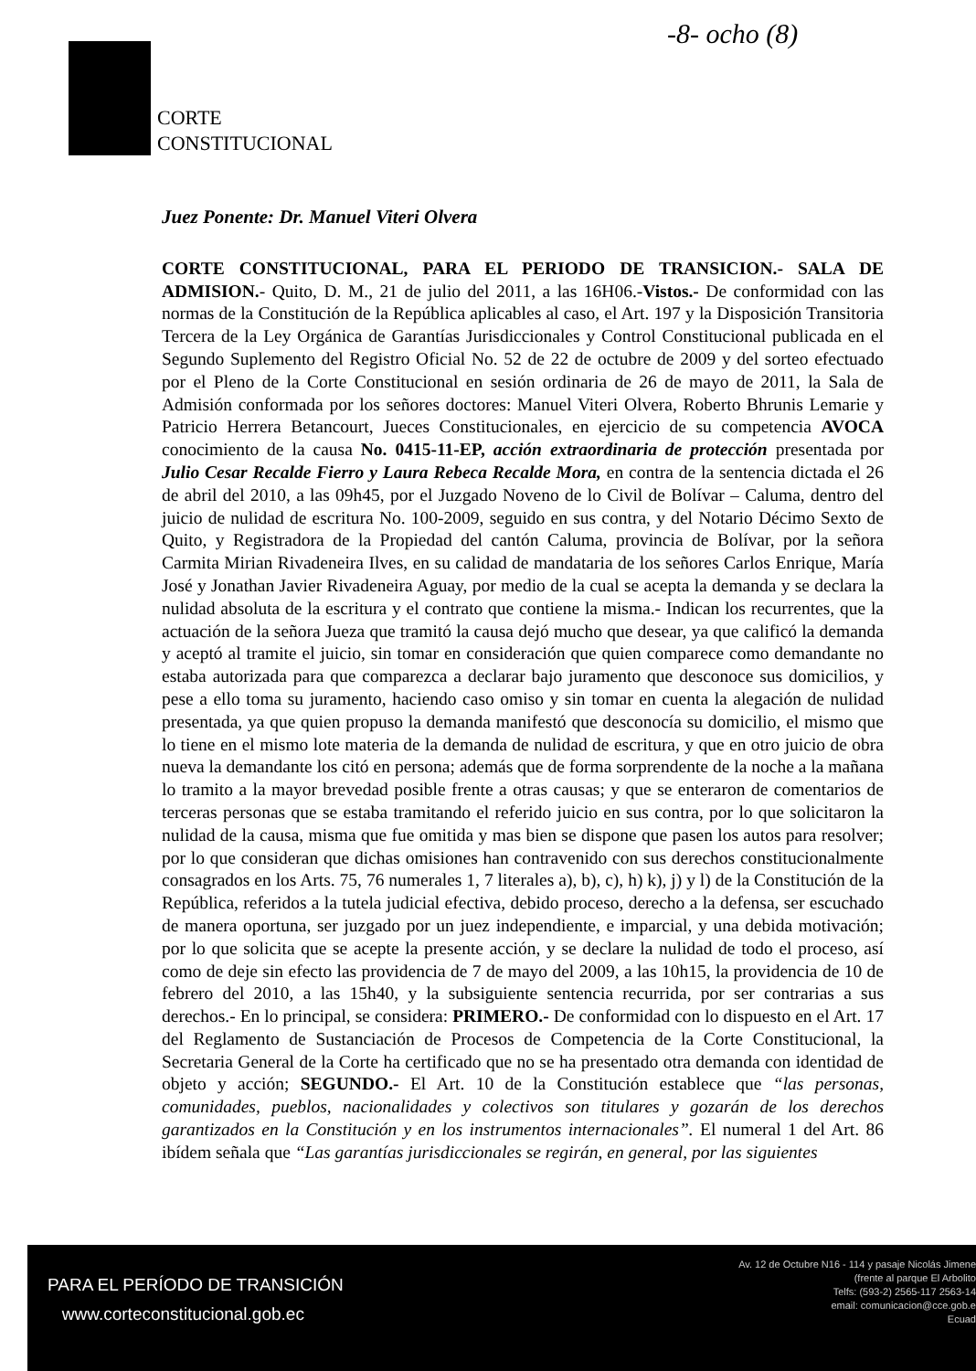-8- ocho (8)
CORTE
CONSTITUCIONAL
Juez Ponente: Dr. Manuel Viteri Olvera
CORTE CONSTITUCIONAL, PARA EL PERIODO DE TRANSICION.- SALA DE ADMISION.- Quito, D. M., 21 de julio del 2011, a las 16H06.-Vistos.- De conformidad con las normas de la Constitución de la República aplicables al caso, el Art. 197 y la Disposición Transitoria Tercera de la Ley Orgánica de Garantías Jurisdiccionales y Control Constitucional publicada en el Segundo Suplemento del Registro Oficial No. 52 de 22 de octubre de 2009 y del sorteo efectuado por el Pleno de la Corte Constitucional en sesión ordinaria de 26 de mayo de 2011, la Sala de Admisión conformada por los señores doctores: Manuel Viteri Olvera, Roberto Bhrunis Lemarie y Patricio Herrera Betancourt, Jueces Constitucionales, en ejercicio de su competencia AVOCA conocimiento de la causa No. 0415-11-EP, acción extraordinaria de protección presentada por Julio Cesar Recalde Fierro y Laura Rebeca Recalde Mora, en contra de la sentencia dictada el 26 de abril del 2010, a las 09h45, por el Juzgado Noveno de lo Civil de Bolívar – Caluma, dentro del juicio de nulidad de escritura No. 100-2009, seguido en sus contra, y del Notario Décimo Sexto de Quito, y Registradora de la Propiedad del cantón Caluma, provincia de Bolívar, por la señora Carmita Mirian Rivadeneira Ilves, en su calidad de mandataria de los señores Carlos Enrique, María José y Jonathan Javier Rivadeneira Aguay, por medio de la cual se acepta la demanda y se declara la nulidad absoluta de la escritura y el contrato que contiene la misma.- Indican los recurrentes, que la actuación de la señora Jueza que tramitó la causa dejó mucho que desear, ya que calificó la demanda y aceptó al tramite el juicio, sin tomar en consideración que quien comparece como demandante no estaba autorizada para que comparezca a declarar bajo juramento que desconoce sus domicilios, y pese a ello toma su juramento, haciendo caso omiso y sin tomar en cuenta la alegación de nulidad presentada, ya que quien propuso la demanda manifestó que desconocía su domicilio, el mismo que lo tiene en el mismo lote materia de la demanda de nulidad de escritura, y que en otro juicio de obra nueva la demandante los citó en persona; además que de forma sorprendente de la noche a la mañana lo tramito a la mayor brevedad posible frente a otras causas; y que se enteraron de comentarios de terceras personas que se estaba tramitando el referido juicio en sus contra, por lo que solicitaron la nulidad de la causa, misma que fue omitida y mas bien se dispone que pasen los autos para resolver; por lo que consideran que dichas omisiones han contravenido con sus derechos constitucionalmente consagrados en los Arts. 75, 76 numerales 1, 7 literales a), b), c), h) k), j) y l) de la Constitución de la República, referidos a la tutela judicial efectiva, debido proceso, derecho a la defensa, ser escuchado de manera oportuna, ser juzgado por un juez independiente, e imparcial, y una debida motivación; por lo que solicita que se acepte la presente acción, y se declare la nulidad de todo el proceso, así como de deje sin efecto las providencia de 7 de mayo del 2009, a las 10h15, la providencia de 10 de febrero del 2010, a las 15h40, y la subsiguiente sentencia recurrida, por ser contrarias a sus derechos.- En lo principal, se considera: PRIMERO.- De conformidad con lo dispuesto en el Art. 17 del Reglamento de Sustanciación de Procesos de Competencia de la Corte Constitucional, la Secretaria General de la Corte ha certificado que no se ha presentado otra demanda con identidad de objeto y acción; SEGUNDO.- El Art. 10 de la Constitución establece que “las personas, comunidades, pueblos, nacionalidades y colectivos son titulares y gozarán de los derechos garantizados en la Constitución y en los instrumentos internacionales”. El numeral 1 del Art. 86 ibídem señala que “Las garantías jurisdiccionales se regirán, en general, por las siguientes
PARA EL PERÍODO DE TRANSICIÓN
www.corteconstitucional.gob.ec
Av. 12 de Octubre N16 - 114 y pasaje Nicolás Jimene
(frente al parque El Arbolito
Telfs: (593-2) 2565-117 2563-14
email: comunicacion@cce.gob.e
Ecuad